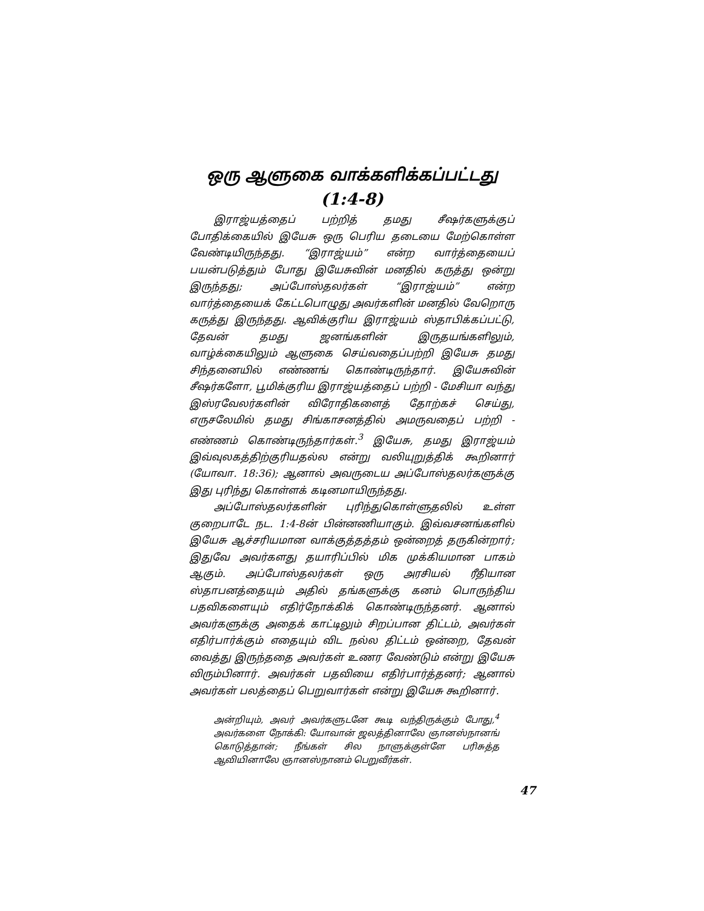ஒரு ஆளுகை வாக்களிக்கப்பட்டது
(1:4-8)
இராஜ்யத்தைப் பற்றித் தமது சீஷர்களுக்குப் போதிக்கையில் இயேசு ஒரு பெரிய தடையை மேற்கொள்ள வேண்டியிருந்தது. “இராஜ்யம்” என்ற வார்த்தையைப் பயன்படுத்தும் போது இயேசுவின் மனதில் கருத்து ஒன்று இருந்தது; அப்போஸ்தலர்கள் “இராஜ்யம்” என்ற வார்த்தையைக் கேட்டபொழுது அவர்களின் மனதில் வேறொரு கருத்து இருந்தது. ஆவிக்குரிய இராஜ்யம் ஸ்தாபிக்கப்பட்டு, தேவன் தமது ஜனங்களின் இருதயங்களிலும், வாழ்க்கையிலும் ஆளுகை செய்வதைப்பற்றி இயேசு தமது சிந்தனையில் எண்ணங் கொண்டிருந்தார். இயேசுவின் சீஷர்களோ, பூமிக்குரிய இராஜ்யத்தைப் பற்றி - மேசியா வந்து இஸ்ரவேலர்களின் விரோதிகளைத் தோற்கச் செய்து, எருசலேமில் தமது சிங்காசனத்தில் அமருவதைப் பற்றி - எண்ணம் கொண்டிருந்தார்கள்.<sup>3</sup> இயேசு, தமது இராஜ்யம் இவ்வுலகத்திற்குரியதல்ல என்று வலியுறுத்திக் கூறினார் (யோவா. 18:36); ஆனால் அவருடைய அப்போஸ்தலர்களுக்கு இது புரிந்து கொள்ளக் கடினமாயிருந்தது.
அப்போஸ்தலர்களின் புரிந்துகொள்ளுதலில் உள்ள குறைபாடே நட. 1:4-8ன் பின்னணியாகும். இவ்வசனங்களில் இயேசு ஆச்சரியமான வாக்குத்தத்தம் ஒன்றைத் தருகின்றார்; இதுவே அவர்களது தயாரிப்பில் மிக முக்கியமான பாகம் ஆகும். அப்போஸ்தலர்கள் ஒரு அரசியல் ரீதியான ஸ்தாபனத்தையும் அதில் தங்களுக்கு கனம் பொருந்திய பதவிகளையும் எதிர்நோக்கிக் கொண்டிருந்தனர். ஆனால் அவர்களுக்கு அதைக் காட்டிலும் சிறப்பான திட்டம், அவர்கள் எதிர்பார்க்கும் எதையும் விட நல்ல திட்டம் ஒன்றை, தேவன் வைத்து இருந்ததை அவர்கள் உணர வேண்டும் என்று இயேசு விரும்பினார். அவர்கள் பதவியை எதிர்பார்த்தனர்; ஆனால் அவர்கள் பலத்தைப் பெறுவார்கள் என்று இயேசு கூறினார்.
அன்றியும், அவர் அவர்களுடனே கூடி வந்திருக்கும் போது,<sup>4</sup> அவர்களை நோக்கி: யோவான் ஜலத்தினாலே ஞானஸ்நானங் கொடுத்தான்; நீங்கள் சில நாளுக்குள்ளே பரிசுத்த ஆவியினாலே ஞானஸ்நானம் பெறுவீர்கள்.
47